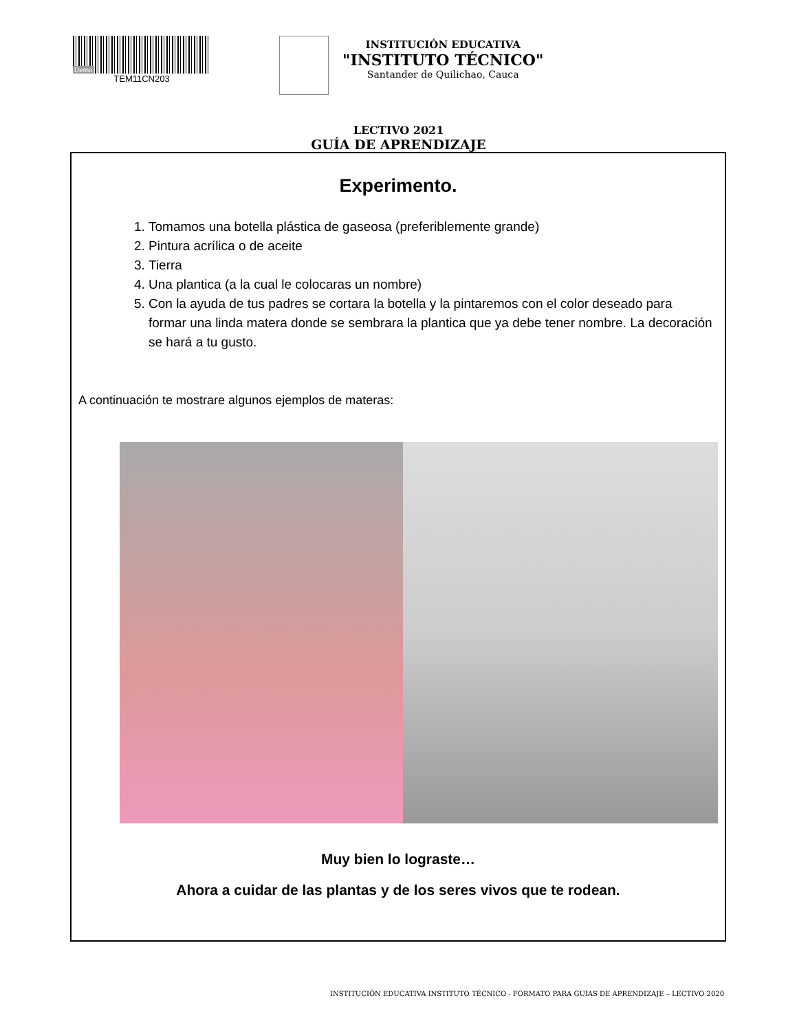Demo
TEM11CN203
INSTITUCIÓN EDUCATIVA
"INSTITUTO TÉCNICO"
Santander de Quilichao, Cauca
LECTIVO 2021
GUÍA DE APRENDIZAJE
Experimento.
1. Tomamos una botella plástica de gaseosa (preferiblemente grande)
2. Pintura acrílica o de aceite
3. Tierra
4. Una plantica (a la cual le colocaras un nombre)
5. Con la ayuda de tus padres se cortara la botella y la pintaremos con el color deseado para formar una linda matera donde se sembrara la plantica que ya debe tener nombre. La decoración se hará a tu gusto.
A continuación te mostrare algunos ejemplos de materas:
Muy bien lo lograste…
Ahora a cuidar de las plantas y de los seres vivos que te rodean.
INSTITUCIÓN EDUCATIVA INSTITUTO TÉCNICO - FORMATO PARA GUÍAS DE APRENDIZAJE – LECTIVO 2020